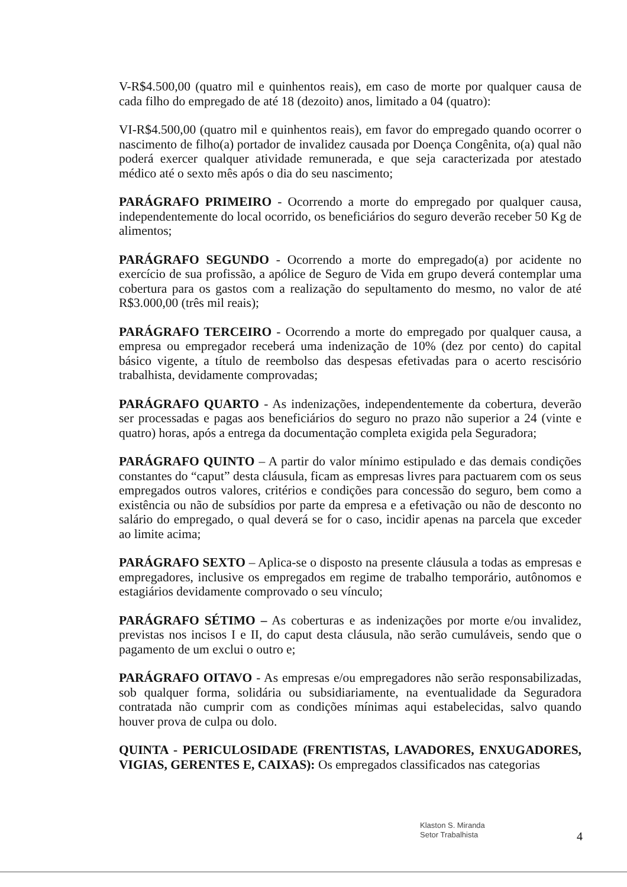V-R$4.500,00 (quatro mil e quinhentos reais), em caso de morte por qualquer causa de cada filho do empregado de até 18 (dezoito) anos, limitado a 04 (quatro):
VI-R$4.500,00 (quatro mil e quinhentos reais), em favor do empregado quando ocorrer o nascimento de filho(a) portador de invalidez causada por Doença Congênita, o(a) qual não poderá exercer qualquer atividade remunerada, e que seja caracterizada por atestado médico até o sexto mês após o dia do seu nascimento;
PARÁGRAFO PRIMEIRO - Ocorrendo a morte do empregado por qualquer causa, independentemente do local ocorrido, os beneficiários do seguro deverão receber 50 Kg de alimentos;
PARÁGRAFO SEGUNDO - Ocorrendo a morte do empregado(a) por acidente no exercício de sua profissão, a apólice de Seguro de Vida em grupo deverá contemplar uma cobertura para os gastos com a realização do sepultamento do mesmo, no valor de até R$3.000,00 (três mil reais);
PARÁGRAFO TERCEIRO - Ocorrendo a morte do empregado por qualquer causa, a empresa ou empregador receberá uma indenização de 10% (dez por cento) do capital básico vigente, a título de reembolso das despesas efetivadas para o acerto rescisório trabalhista, devidamente comprovadas;
PARÁGRAFO QUARTO - As indenizações, independentemente da cobertura, deverão ser processadas e pagas aos beneficiários do seguro no prazo não superior a 24 (vinte e quatro) horas, após a entrega da documentação completa exigida pela Seguradora;
PARÁGRAFO QUINTO – A partir do valor mínimo estipulado e das demais condições constantes do “caput” desta cláusula, ficam as empresas livres para pactuarem com os seus empregados outros valores, critérios e condições para concessão do seguro, bem como a existência ou não de subsídios por parte da empresa e a efetivação ou não de desconto no salário do empregado, o qual deverá se for o caso, incidir apenas na parcela que exceder ao limite acima;
PARÁGRAFO SEXTO – Aplica-se o disposto na presente cláusula a todas as empresas e empregadores, inclusive os empregados em regime de trabalho temporário, autônomos e estagiários devidamente comprovado o seu vínculo;
PARÁGRAFO SÉTIMO – As coberturas e as indenizações por morte e/ou invalidez, previstas nos incisos I e II, do caput desta cláusula, não serão cumuláveis, sendo que o pagamento de um exclui o outro e;
PARÁGRAFO OITAVO - As empresas e/ou empregadores não serão responsabilizadas, sob qualquer forma, solidária ou subsidiariamente, na eventualidade da Seguradora contratada não cumprir com as condições mínimas aqui estabelecidas, salvo quando houver prova de culpa ou dolo.
QUINTA - PERICULOSIDADE (FRENTISTAS, LAVADORES, ENXUGADORES, VIGIAS, GERENTES E, CAIXAS): Os empregados classificados nas categorias
Klaston S. Miranda
Setor Trabalhista
4